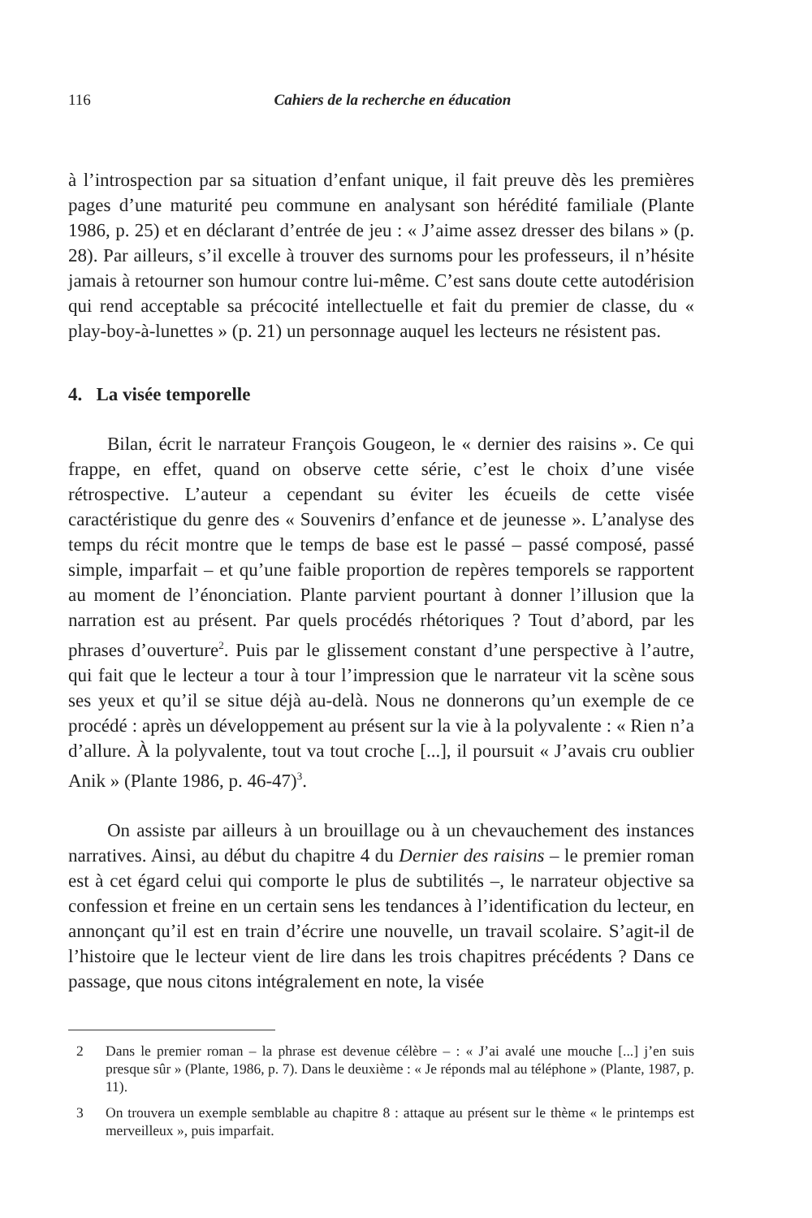116 Cahiers de la recherche en éducation
à l’introspection par sa situation d’enfant unique, il fait preuve dès les premières pages d’une maturité peu commune en analysant son hérédité familiale (Plante 1986, p. 25) et en déclarant d’entrée de jeu : « J’aime assez dresser des bilans » (p. 28). Par ailleurs, s’il excelle à trouver des surnoms pour les professeurs, il n’hésite jamais à retourner son humour contre lui-même. C’est sans doute cette autodérision qui rend acceptable sa précocité intellectuelle et fait du premier de classe, du « play-boy-à-lunettes » (p. 21) un personnage auquel les lecteurs ne résistent pas.
4. La visée temporelle
Bilan, écrit le narrateur François Gougeon, le « dernier des raisins ». Ce qui frappe, en effet, quand on observe cette série, c’est le choix d’une visée rétrospective. L’auteur a cependant su éviter les écueils de cette visée caractéristique du genre des « Souvenirs d’enfance et de jeunesse ». L’analyse des temps du récit montre que le temps de base est le passé – passé composé, passé simple, imparfait – et qu’une faible proportion de repères temporels se rapportent au moment de l’énonciation. Plante parvient pourtant à donner l’illusion que la narration est au présent. Par quels procédés rhétoriques ? Tout d’abord, par les phrases d’ouverture<sup>2</sup>. Puis par le glissement constant d’une perspective à l’autre, qui fait que le lecteur a tour à tour l’impression que le narrateur vit la scène sous ses yeux et qu’il se situe déjà au-delà. Nous ne donnerons qu’un exemple de ce procédé : après un développement au présent sur la vie à la polyvalente : « Rien n’a d’allure. À la polyvalente, tout va tout croche [...], il poursuit « J’avais cru oublier Anik » (Plante 1986, p. 46-47)<sup>3</sup>.
On assiste par ailleurs à un brouillage ou à un chevauchement des instances narratives. Ainsi, au début du chapitre 4 du Dernier des raisins – le premier roman est à cet égard celui qui comporte le plus de subtilités –, le narrateur objective sa confession et freine en un certain sens les tendances à l’identification du lecteur, en annonçant qu’il est en train d’écrire une nouvelle, un travail scolaire. S’agit-il de l’histoire que le lecteur vient de lire dans les trois chapitres précédents ? Dans ce passage, que nous citons intégralement en note, la visée
2 Dans le premier roman – la phrase est devenue célèbre – : « J’ai avalé une mouche [...] j’en suis presque sûr » (Plante, 1986, p. 7). Dans le deuxième : « Je réponds mal au téléphone » (Plante, 1987, p. 11).
3 On trouvera un exemple semblable au chapitre 8 : attaque au présent sur le thème « le printemps est merveilleux », puis imparfait.